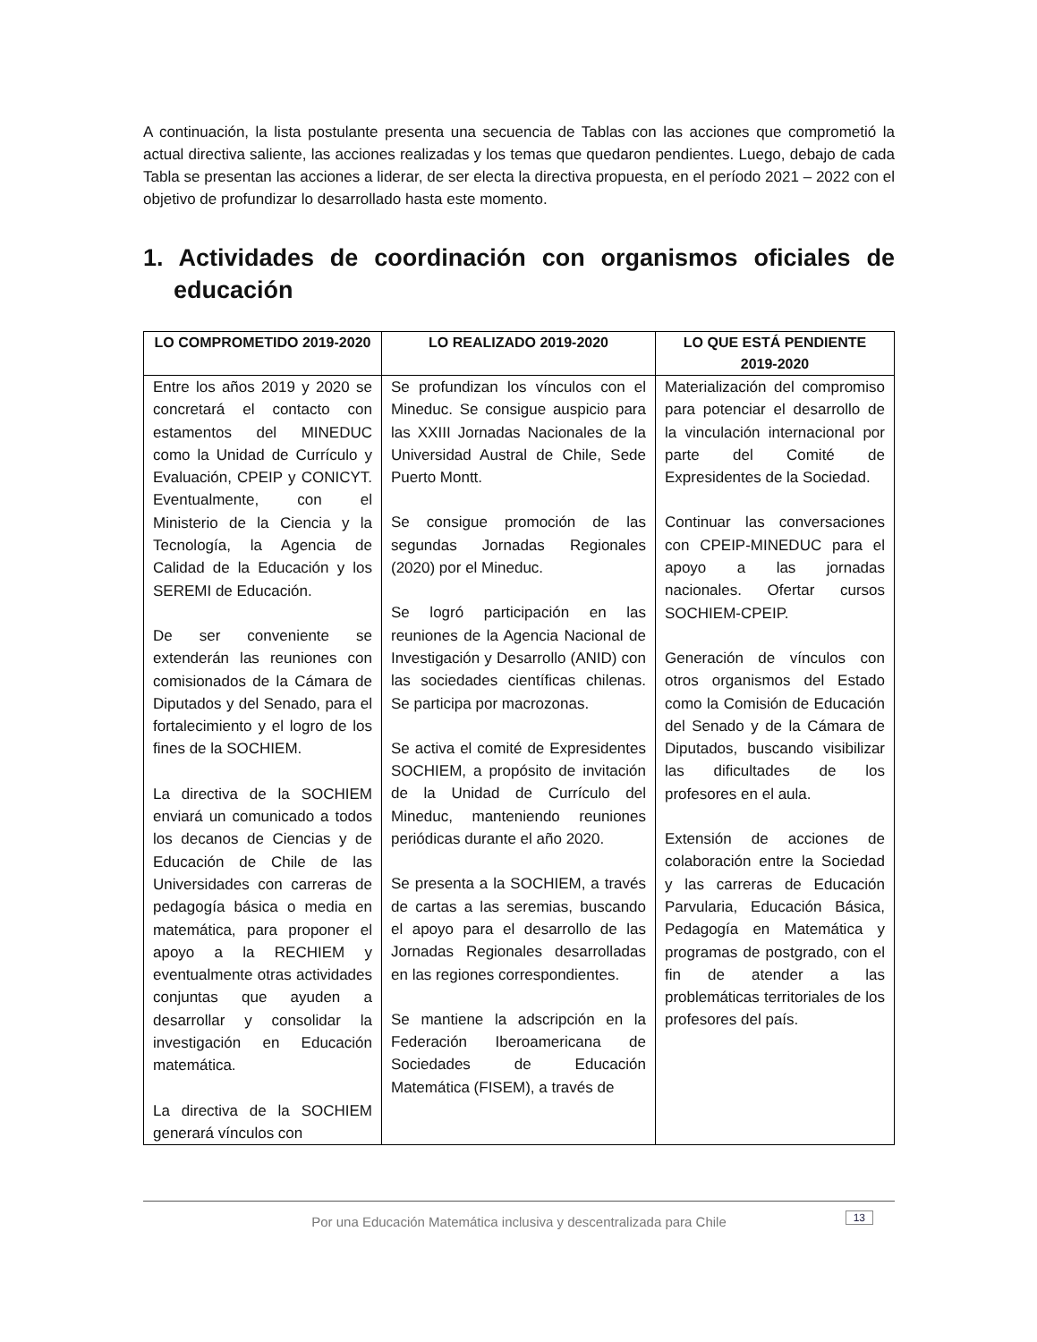A continuación, la lista postulante presenta una secuencia de Tablas con las acciones que comprometió la actual directiva saliente, las acciones realizadas y los temas que quedaron pendientes. Luego, debajo de cada Tabla se presentan las acciones a liderar, de ser electa la directiva propuesta, en el período 2021 – 2022 con el objetivo de profundizar lo desarrollado hasta este momento.
1. Actividades de coordinación con organismos oficiales de educación
| LO COMPROMETIDO 2019-2020 | LO REALIZADO 2019-2020 | LO QUE ESTÁ PENDIENTE 2019-2020 |
| --- | --- | --- |
| Entre los años 2019 y 2020 se concretará el contacto con estamentos del MINEDUC como la Unidad de Currículo y Evaluación, CPEIP y CONICYT. Eventualmente, con el Ministerio de la Ciencia y la Tecnología, la Agencia de Calidad de la Educación y los SEREMI de Educación. De ser conveniente se extenderán las reuniones con comisionados de la Cámara de Diputados y del Senado, para el fortalecimiento y el logro de los fines de la SOCHIEM. La directiva de la SOCHIEM enviará un comunicado a todos los decanos de Ciencias y de Educación de Chile de las Universidades con carreras de pedagogía básica o media en matemática, para proponer el apoyo a la RECHIEM y eventualmente otras actividades conjuntas que ayuden a desarrollar y consolidar la investigación en Educación matemática. La directiva de la SOCHIEM generará vínculos con | Se profundizan los vínculos con el Mineduc. Se consigue auspicio para las XXIII Jornadas Nacionales de la Universidad Austral de Chile, Sede Puerto Montt. Se consigue promoción de las segundas Jornadas Regionales (2020) por el Mineduc. Se logró participación en las reuniones de la Agencia Nacional de Investigación y Desarrollo (ANID) con las sociedades científicas chilenas. Se participa por macrozonas. Se activa el comité de Expresidentes SOCHIEM, a propósito de invitación de la Unidad de Currículo del Mineduc, manteniendo reuniones periódicas durante el año 2020. Se presenta a la SOCHIEM, a través de cartas a las seremias, buscando el apoyo para el desarrollo de las Jornadas Regionales desarrolladas en las regiones correspondientes. Se mantiene la adscripción en la Federación Iberoamericana de Sociedades de Educación Matemática (FISEM), a través de | Materialización del compromiso para potenciar el desarrollo de la vinculación internacional por parte del Comité de Expresidentes de la Sociedad. Continuar las conversaciones con CPEIP-MINEDUC para el apoyo a las jornadas nacionales. Ofertar cursos SOCHIEM-CPEIP. Generación de vínculos con otros organismos del Estado como la Comisión de Educación del Senado y de la Cámara de Diputados, buscando visibilizar las dificultades de los profesores en el aula. Extensión de acciones de colaboración entre la Sociedad y las carreras de Educación Parvularia, Educación Básica, Pedagogía en Matemática y programas de postgrado, con el fin de atender a las problemáticas territoriales de los profesores del país. |
Por una Educación Matemática inclusiva y descentralizada para Chile
13